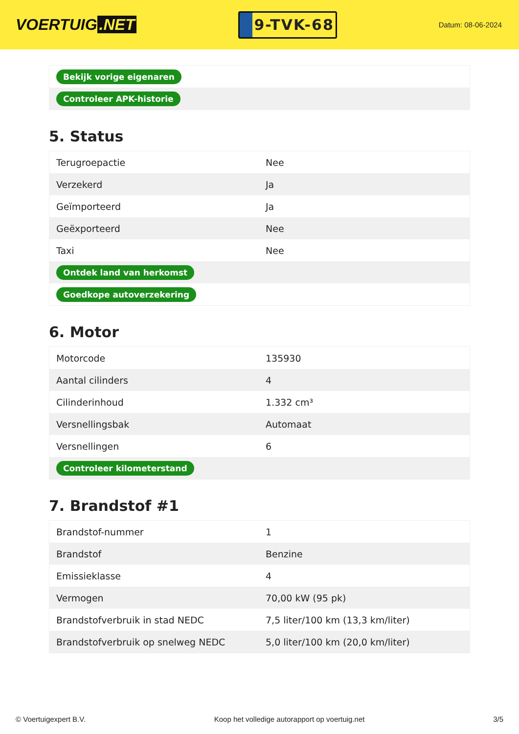VOERTUIG.NET
9-TVK-68
Datum: 08-06-2024
| Bekijk vorige eigenaren |
| Controleer APK-historie |
5. Status
| Terugroepactie | Nee |
| Verzekerd | Ja |
| Geïmporteerd | Ja |
| Geëxporteerd | Nee |
| Taxi | Nee |
| Ontdek land van herkomst | |
| Goedkope autoverzekering | |
6. Motor
| Motorcode | 135930 |
| Aantal cilinders | 4 |
| Cilinderinhoud | 1.332 cm³ |
| Versnellingsbak | Automaat |
| Versnellingen | 6 |
| Controleer kilometerstand | |
7. Brandstof #1
| Brandstof-nummer | 1 |
| Brandstof | Benzine |
| Emissieklasse | 4 |
| Vermogen | 70,00 kW (95 pk) |
| Brandstofverbruik in stad NEDC | 7,5 liter/100 km (13,3 km/liter) |
| Brandstofverbruik op snelweg NEDC | 5,0 liter/100 km (20,0 km/liter) |
© Voertuigexpert B.V. Koop het volledige autorapport op voertuig.net 3/5